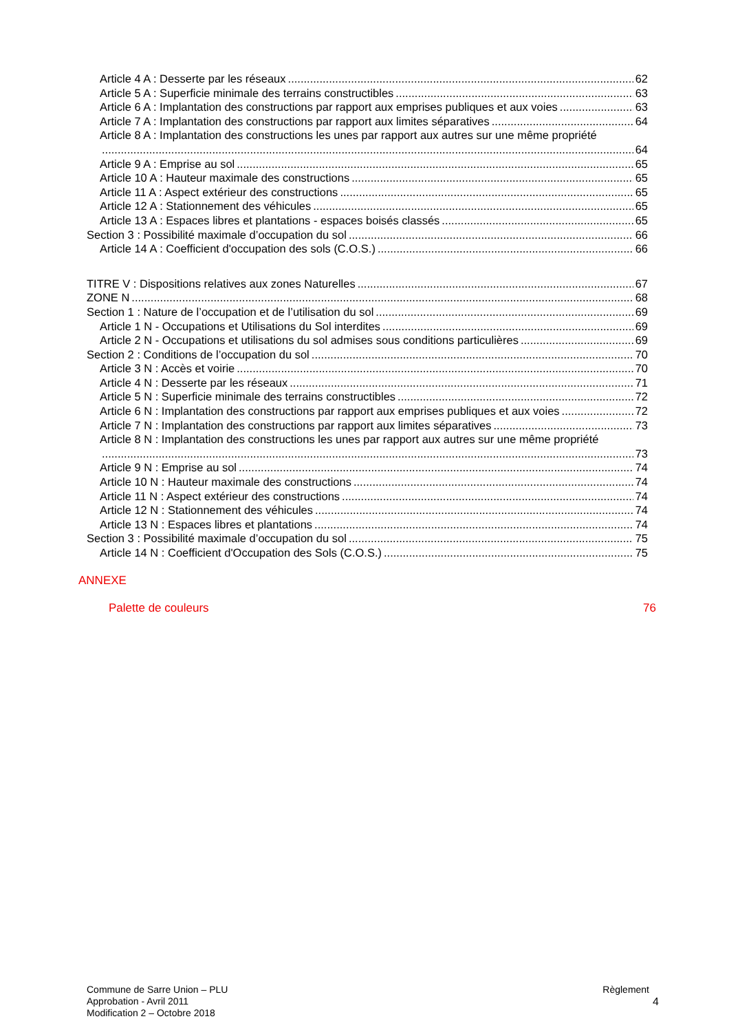Article 4 A : Desserte par les réseaux 62
Article 5 A : Superficie minimale des terrains constructibles 63
Article 6 A : Implantation des constructions par rapport aux emprises publiques et aux voies 63
Article 7 A : Implantation des constructions par rapport aux limites séparatives 64
Article 8 A : Implantation des constructions les unes par rapport aux autres sur une même propriété
64
Article 9 A : Emprise au sol 65
Article 10 A : Hauteur maximale des constructions 65
Article 11 A : Aspect extérieur des constructions 65
Article 12 A : Stationnement des véhicules 65
Article 13 A : Espaces libres et plantations - espaces boisés classés 65
Section 3 : Possibilité maximale d’occupation du sol 66
Article 14 A : Coefficient d'occupation des sols (C.O.S.) 66
TITRE V : Dispositions relatives aux zones Naturelles 67
ZONE N 68
Section 1 : Nature de l’occupation et de l’utilisation du sol 69
Article 1 N - Occupations et Utilisations du Sol interdites 69
Article 2 N - Occupations et utilisations du sol admises sous conditions particulières 69
Section 2 : Conditions de l’occupation du sol 70
Article 3 N : Accès et voirie 70
Article 4 N : Desserte par les réseaux 71
Article 5 N : Superficie minimale des terrains constructibles 72
Article 6 N : Implantation des constructions par rapport aux emprises publiques et aux voies 72
Article 7 N : Implantation des constructions par rapport aux limites séparatives 73
Article 8 N : Implantation des constructions les unes par rapport aux autres sur une même propriété
73
Article 9 N : Emprise au sol 74
Article 10 N : Hauteur maximale des constructions 74
Article 11 N : Aspect extérieur des constructions 74
Article 12 N : Stationnement des véhicules 74
Article 13 N : Espaces libres et plantations 74
Section 3 : Possibilité maximale d’occupation du sol 75
Article 14 N : Coefficient d'Occupation des Sols (C.O.S.) 75
ANNEXE
Palette de couleurs 76
Commune de Sarre Union – PLU
Approbation - Avril 2011
Modification 2 – Octobre 2018
Règlement
4